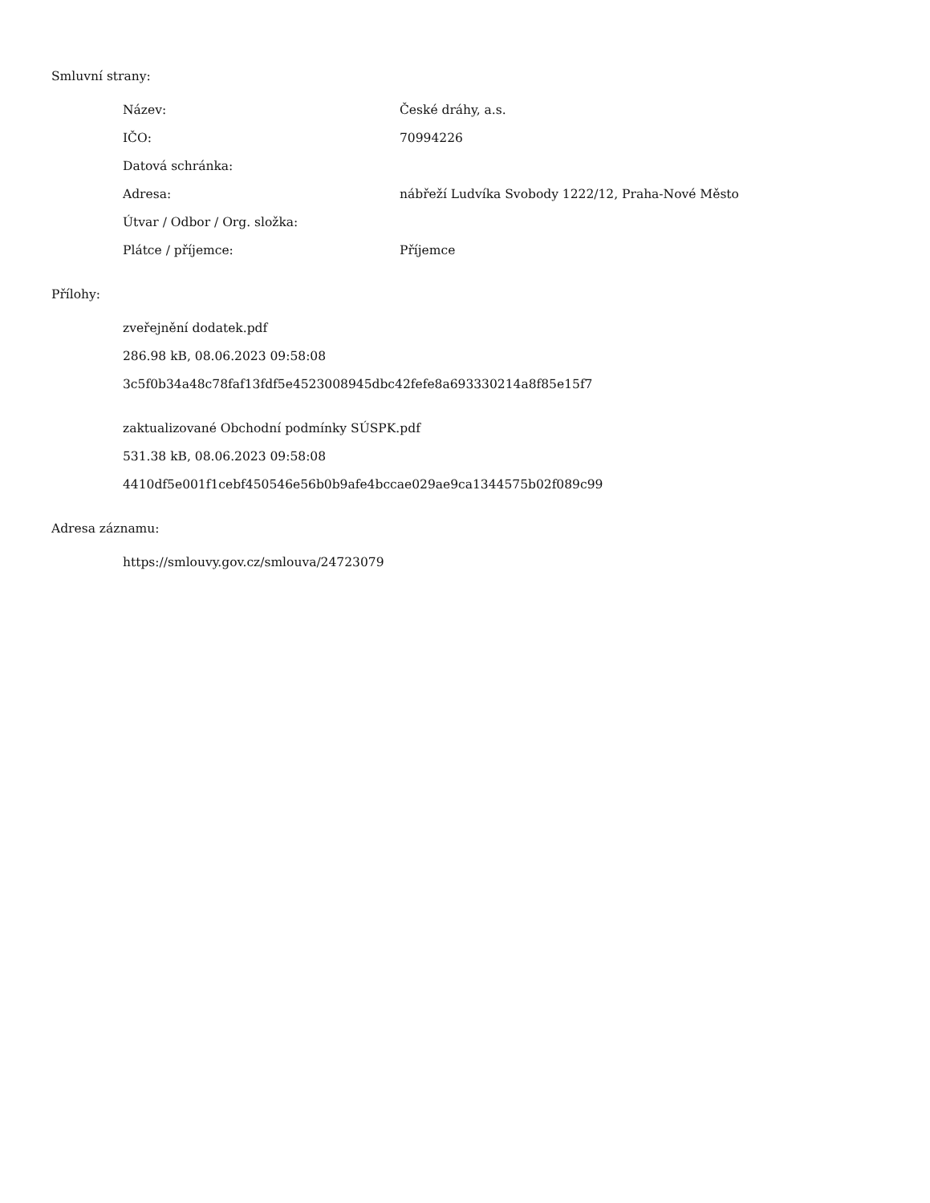Smluvní strany:
| Název: | České dráhy, a.s. |
| IČO: | 70994226 |
| Datová schránka: | |
| Adresa: | nábřeží Ludvíka Svobody 1222/12, Praha-Nové Město |
| Útvar / Odbor / Org. složka: | |
| Plátce / příjemce: | Příjemce |
Přílohy:
zveřejnění dodatek.pdf
286.98 kB, 08.06.2023 09:58:08
3c5f0b34a48c78faf13fdf5e4523008945dbc42fefe8a693330214a8f85e15f7
zaktualizované Obchodní podmínky SÚSPK.pdf
531.38 kB, 08.06.2023 09:58:08
4410df5e001f1cebf450546e56b0b9afe4bccae029ae9ca1344575b02f089c99
Adresa záznamu:
https://smlouvy.gov.cz/smlouva/24723079